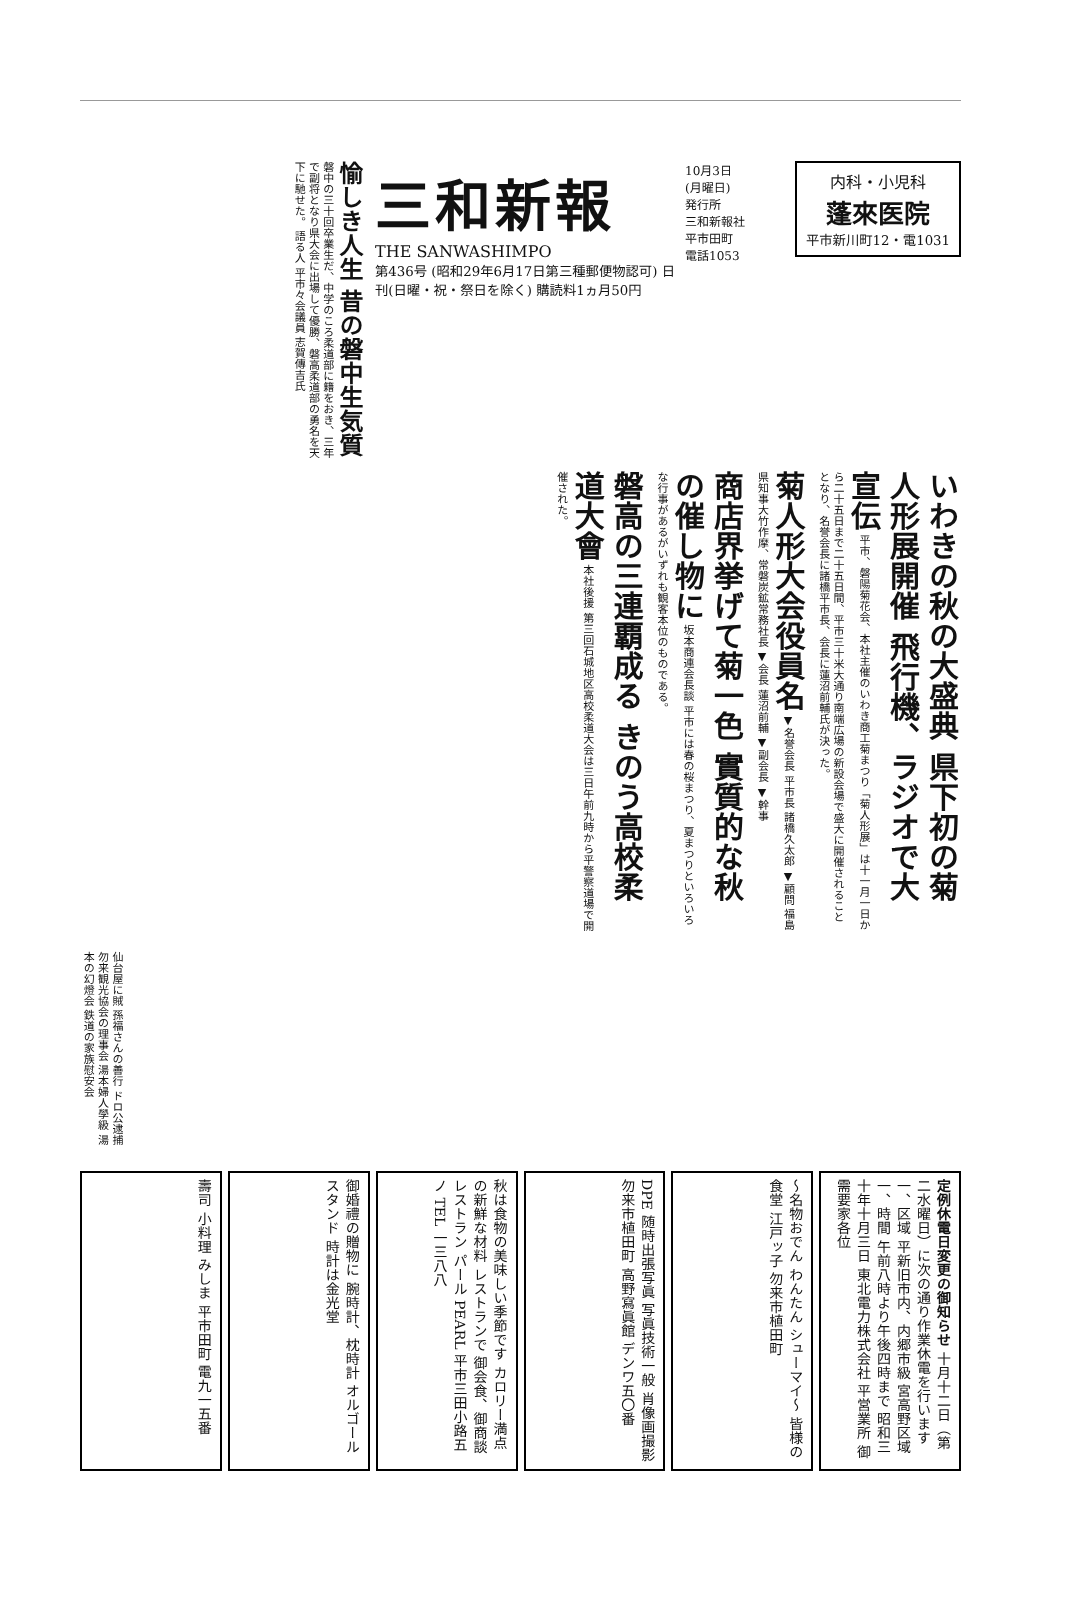内科・小児科
蓬來医院
平市新川町12・電1031
10月3日
(月曜日)
発行所
三和新報社
平市田町
電話1053
三和新報
THE SANWASHIMPO
第436号 (昭和29年6月17日第三種郵便物認可) 日刊(日曜・祝・祭日を除く) 購読料1ヵ月50円
愉しき人生 昔の磐中生気質 磐中の三十回卒業生だ、中学のころ柔道部に籍をおき、三年で副将となり県大会に出場して優勝、磐高柔道部の勇名を天下に馳せた。 語る人 平市々会議員 志賀傳吉氏
いわきの秋の大盛典 県下初の菊人形展開催 飛行機、ラジオで大宣伝 平市、磐陽菊花会、本社主催のいわき商工菊まつり「菊人形展」は十一月一日から二十五日まで二十五日間、平市三十米大通り南端広場の新設会場で盛大に開催されることとなり、名誉会長に諸橋平市長、会長に蓮沼前輔氏が決った。
菊人形大会役員名 ▼名誉会長 平市長 諸橋久太郎 ▼顧問 福島県知事大竹作摩、常磐炭鉱常務社長 ▼会長 蓮沼前輔 ▼副会長 ▼幹事
商店界挙げて菊一色 實質的な秋の催し物に 坂本商連会長談 平市には春の桜まつり、夏まつりといろいろな行事があるがいずれも観客本位のものである。
磐高の三連覇成る きのう高校柔道大會 本社後援 第三回石城地区高校柔道大会は三日午前九時から平警察道場で開催された。
仙台屋に賊 孫福さんの善行 ドロ公逮捕 勿来観光協会の理事会 湯本婦人學級 湯本の幻燈会 鉄道の家族慰安会
定例休電日変更の御知らせ 十月十二日（第二水曜日）に次の通り作業休電を行います 一、区域 平新旧市内、内郷市級 宮高野区域 一、時間 午前八時より午後四時まで 昭和三十年十月三日 東北電力株式会社 平営業所 御需要家各位
～名物おでん わんたん シューマイ～ 皆様の食堂 江戸ッ子 勿来市植田町
DPE 随時出張写眞 写眞技術一般 肖像画撮影 勿来市植田町 高野寫眞館 デンワ五〇番
秋は食物の美味しい季節です カロリー満点の新鮮な材料 レストランで 御会食、御商談 レストラン パール PEARL 平市三田小路五ノ TEL 一三八八
御婚禮の贈物に 腕時計、枕時計 オルゴールスタンド 時計は金光堂
壽司 小料理 みしま 平市田町 電九一五番